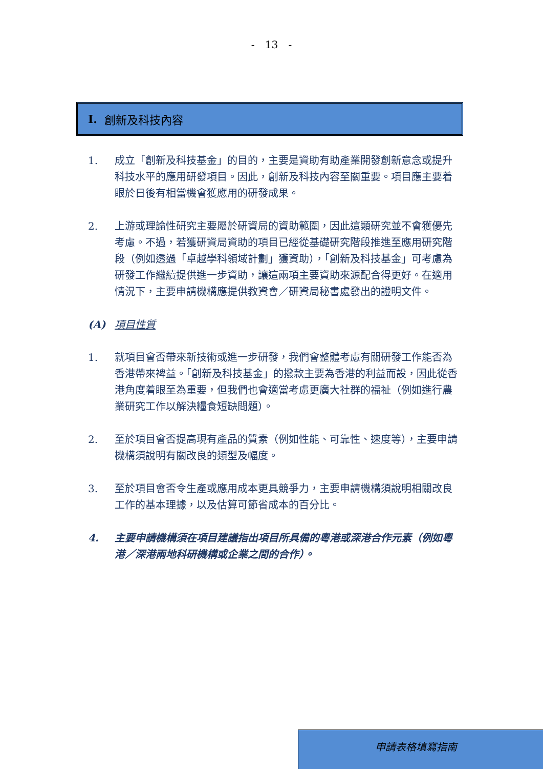- 13 -
I. 創新及科技內容
1. 成立「創新及科技基金」的目的，主要是資助有助產業開發創新意念或提升科技水平的應用研發項目。因此，創新及科技內容至關重要。項目應主要着眼於日後有相當機會獲應用的研發成果。
2. 上游或理論性研究主要屬於研資局的資助範圍，因此這類研究並不會獲優先考慮。不過，若獲研資局資助的項目已經從基礎研究階段推進至應用研究階段（例如透過「卓越學科領域計劃」獲資助），「創新及科技基金」可考慮為研發工作繼續提供進一步資助，讓這兩項主要資助來源配合得更好。在適用情況下，主要申請機構應提供教資會／研資局秘書處發出的證明文件。
(A) 項目性質
1. 就項目會否帶來新技術或進一步研發，我們會整體考慮有關研發工作能否為香港帶來裨益。「創新及科技基金」的撥款主要為香港的利益而設，因此從香港角度着眼至為重要，但我們也會適當考慮更廣大社群的福祉（例如進行農業研究工作以解決糧食短缺問題）。
2. 至於項目會否提高現有產品的質素（例如性能、可靠性、速度等），主要申請機構須說明有關改良的類型及幅度。
3. 至於項目會否令生產或應用成本更具競爭力，主要申請機構須說明相關改良工作的基本理據，以及估算可節省成本的百分比。
4. 主要申請機構須在項目建議指出項目所具備的粵港或深港合作元素（例如粵港／深港兩地科研機構或企業之間的合作）。
申請表格填寫指南